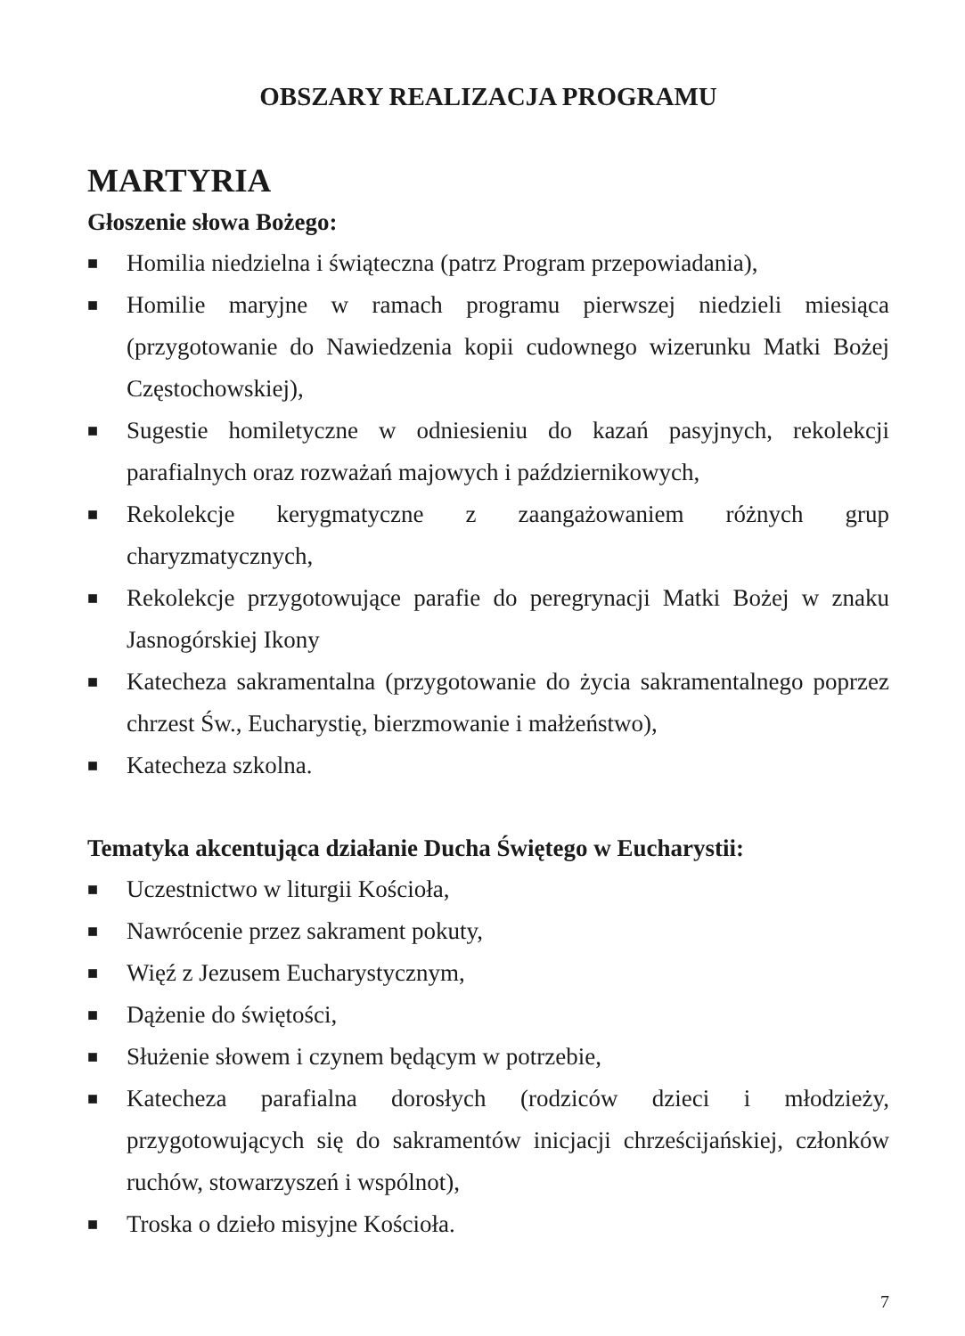OBSZARY REALIZACJA PROGRAMU
MARTYRIA
Głoszenie słowa Bożego:
■ Homilia niedzielna i świąteczna (patrz Program przepowiadania),
■ Homilie maryjne w ramach programu pierwszej niedzieli miesiąca (przygotowanie do Nawiedzenia kopii cudownego wizerunku Matki Bożej Częstochowskiej),
■ Sugestie homiletyczne w odniesieniu do kazań pasyjnych, rekolekcji parafialnych oraz rozważań majowych i październikowych,
■ Rekolekcje kerygmatyczne z zaangażowaniem różnych grup charyzmatycznych,
■ Rekolekcje przygotowujące parafie do peregrynacji Matki Bożej w znaku Jasnogórskiej Ikony
■ Katecheza sakramentalna (przygotowanie do życia sakramentalnego poprzez chrzest Św., Eucharystię, bierzmowanie i małżeństwo),
■ Katecheza szkolna.
Tematyka akcentująca działanie Ducha Świętego w Eucharystii:
■ Uczestnictwo w liturgii Kościoła,
■ Nawrócenie przez sakrament pokuty,
■ Więź z Jezusem Eucharystycznym,
■ Dążenie do świętości,
■ Służenie słowem i czynem będącym w potrzebie,
■ Katecheza parafialna dorosłych (rodziców dzieci i młodzieży, przygotowujących się do sakramentów inicjacji chrześcijańskiej, członków ruchów, stowarzyszeń i wspólnot),
■ Troska o dzieło misyjne Kościoła.
7